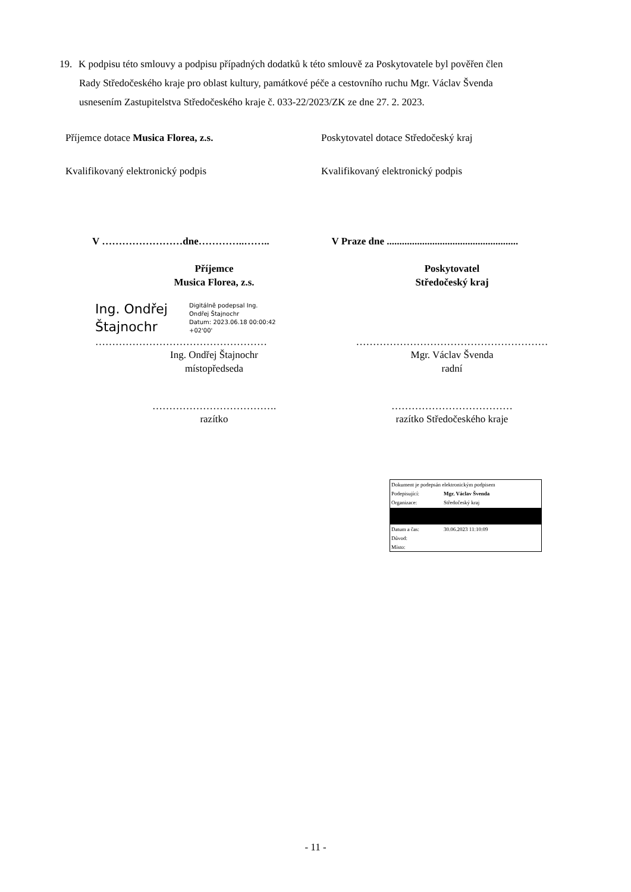19. K podpisu této smlouvy a podpisu případných dodatků k této smlouvě za Poskytovatele byl pověřen člen
Rady Středočeského kraje pro oblast kultury, památkové péče a cestovního ruchu Mgr. Václav Švenda
usnesením Zastupitelstva Středočeského kraje č. 033-22/2023/ZK ze dne 27. 2. 2023.
Příjemce dotace Musica Florea, z.s.
Poskytovatel dotace Středočeský kraj
Kvalifikovaný elektronický podpis
Kvalifikovaný elektronický podpis
V ……………………dne…………..…….. V Praze dne ....................................................
Příjemce
Musica Florea, z.s.
Poskytovatel
Středočeský kraj
Ing. Ondřej Štajnochr
Digitálně podepsal Ing.
Ondřej Štajnochr
Datum: 2023.06.18 00:00:42
+02'00'
……………………………………………
Ing. Ondřej Štajnochr
místopředseda
…………………………………………………
Mgr. Václav Švenda
radní
……………………………….
razítko
………………………………
razítko Středočeského kraje
Dokument je podepsán elektronickým podpisem
Podepisující: Mgr. Václav Švenda
Organizace: Středočeský kraj
Datum a čas: 30.06.2023 11:10:09
Důvod:
Místo:
- 11 -